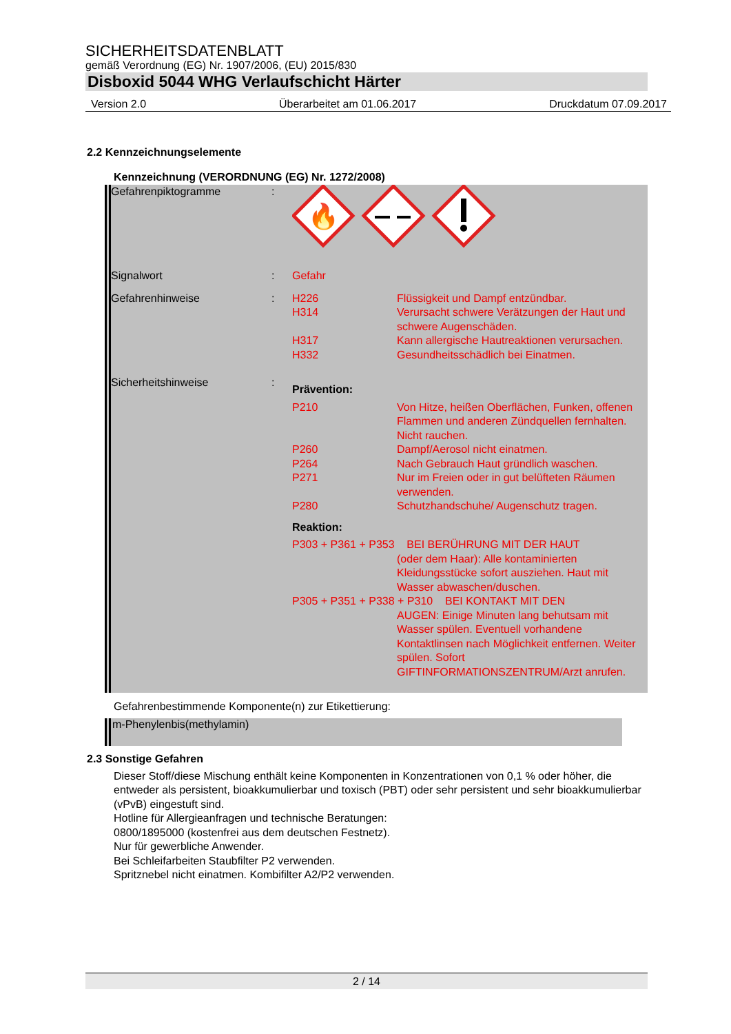SICHERHEITSDATENBLATT
gemäß Verordnung (EG) Nr. 1907/2006, (EU) 2015/830
Disboxid 5044 WHG Verlaufschicht Härter
Version 2.0 Überarbeitet am 01.06.2017 Druckdatum 07.09.2017
2.2 Kennzeichnungselemente
Kennzeichnung (VERORDNUNG (EG) Nr. 1272/2008)
| Gefahrenpiktogramme | : | 🔥 | |
| Signalwort | : | Gefahr | |
| Gefahrenhinweise | : | H226 | Flüssigkeit und Dampf entzündbar. |
| | | H314 | Verursacht schwere Verätzungen der Haut und schwere Augenschäden. |
| | | H317 | Kann allergische Hautreaktionen verursachen. |
| | | H332 | Gesundheitsschädlich bei Einatmen. |
| Sicherheitshinweise | : | Prävention: | |
| | | P210 | Von Hitze, heißen Oberflächen, Funken, offenen Flammen und anderen Zündquellen fernhalten. Nicht rauchen. |
| | | P260 | Dampf/Aerosol nicht einatmen. |
| | | P264 | Nach Gebrauch Haut gründlich waschen. |
| | | P271 | Nur im Freien oder in gut belüfteten Räumen verwenden. |
| | | P280 | Schutzhandschuhe/ Augenschutz tragen. |
| | | Reaktion: | |
| | | P303 + P361 + P353 BEI BERÜHRUNG MIT DER HAUT (oder dem Haar): Alle kontaminierten Kleidungsstücke sofort ausziehen. Haut mit Wasser abwaschen/duschen. | |
| | | P305 + P351 + P338 + P310 BEI KONTAKT MIT DEN AUGEN: Einige Minuten lang behutsam mit Wasser spülen. Eventuell vorhandene Kontaktlinsen nach Möglichkeit entfernen. Weiter spülen. Sofort GIFTINFORMATIONSZENTRUM/Arzt anrufen. | |
Gefahrenbestimmende Komponente(n) zur Etikettierung:
m-Phenylenbis(methylamin)
2.3 Sonstige Gefahren
Dieser Stoff/diese Mischung enthält keine Komponenten in Konzentrationen von 0,1 % oder höher, die entweder als persistent, bioakkumulierbar und toxisch (PBT) oder sehr persistent und sehr bioakkumulierbar (vPvB) eingestuft sind.
Hotline für Allergieanfragen und technische Beratungen:
0800/1895000 (kostenfrei aus dem deutschen Festnetz).
Nur für gewerbliche Anwender.
Bei Schleifarbeiten Staubfilter P2 verwenden.
Spritznebel nicht einatmen. Kombifilter A2/P2 verwenden.
2 / 14